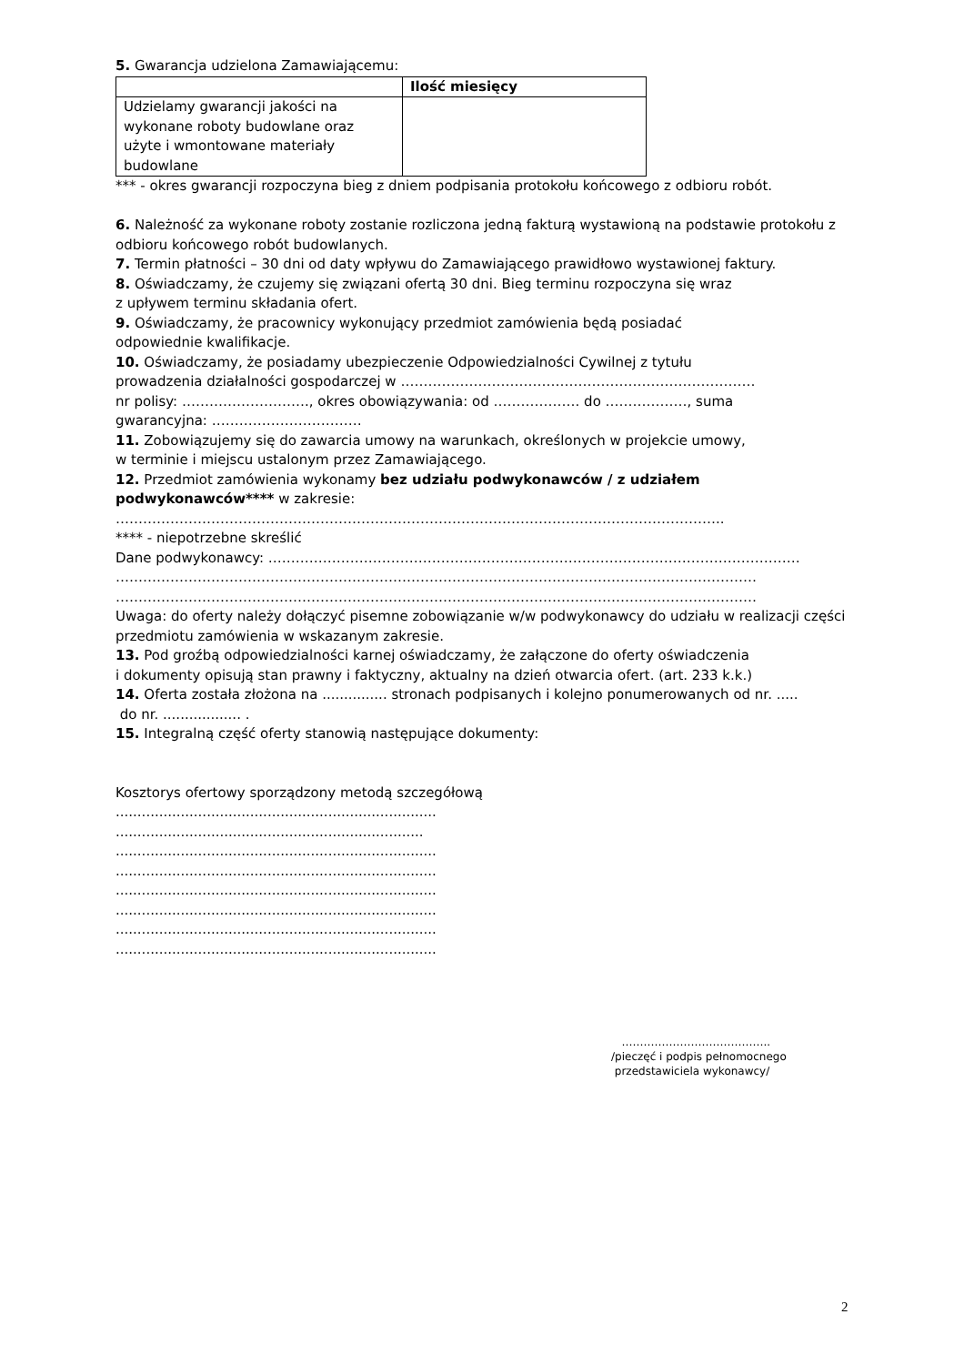5. Gwarancja udzielona Zamawiającemu:
| | Ilość miesięcy |
| Udzielamy gwarancji jakości na wykonane roboty budowlane oraz użyte i wmontowane materiały budowlane | |
*** - okres gwarancji rozpoczyna bieg z dniem podpisania protokołu końcowego z odbioru robót.
6. Należność za wykonane roboty zostanie rozliczona jedną fakturą wystawioną na podstawie protokołu z odbioru końcowego robót budowlanych.
7. Termin płatności – 30 dni od daty wpływu do Zamawiającego prawidłowo wystawionej faktury.
8. Oświadczamy, że czujemy się związani ofertą 30 dni. Bieg terminu rozpoczyna się wraz
z upływem terminu składania ofert.
9. Oświadczamy, że pracownicy wykonujący przedmiot zamówienia będą posiadać
odpowiednie kwalifikacje.
10. Oświadczamy, że posiadamy ubezpieczenie Odpowiedzialności Cywilnej z tytułu
prowadzenia działalności gospodarczej w ……………………………………………………………………
nr polisy: ………………………., okres obowiązywania: od ………………. do ………………, suma
gwarancyjna: ……………………………
11. Zobowiązujemy się do zawarcia umowy na warunkach, określonych w projekcie umowy,
w terminie i miejscu ustalonym przez Zamawiającego.
12. Przedmiot zamówienia wykonamy bez udziału podwykonawców / z udziałem podwykonawców**** w zakresie:
……………………………………………………………………………………………………………………..
**** - niepotrzebne skreślić
Dane podwykonawcy: ………………………………………………………………………………………………………
……………………………………………………………………………………………………………………………
……………………………………………………………………………………………………………………………
Uwaga: do oferty należy dołączyć pisemne zobowiązanie w/w podwykonawcy do udziału w realizacji części przedmiotu zamówienia w wskazanym zakresie.
13. Pod groźbą odpowiedzialności karnej oświadczamy, że załączone do oferty oświadczenia
i dokumenty opisują stan prawny i faktyczny, aktualny na dzień otwarcia ofert. (art. 233 k.k.)
14. Oferta została złożona na ............... stronach podpisanych i kolejno ponumerowanych od nr. .....
do nr. .................. .
15. Integralną część oferty stanowią następujące dokumenty:
Kosztorys ofertowy sporządzony metodą szczegółową
..........................................................................
.......................................................................
..........................................................................
..........................................................................
..........................................................................
..........................................................................
..........................................................................
..........................................................................
…………………………………..
/pieczęć i podpis pełnomocnego
przedstawiciela wykonawcy/
2